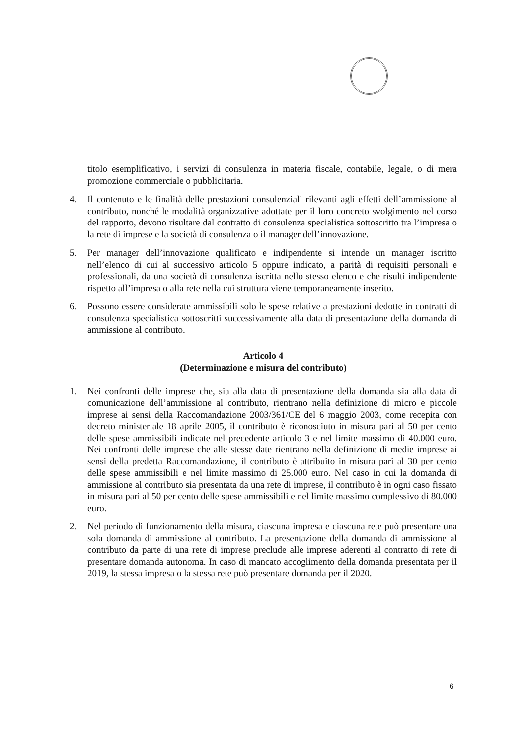titolo esemplificativo, i servizi di consulenza in materia fiscale, contabile, legale, o di mera promozione commerciale o pubblicitaria.
4. Il contenuto e le finalità delle prestazioni consulenziali rilevanti agli effetti dell’ammissione al contributo, nonché le modalità organizzative adottate per il loro concreto svolgimento nel corso del rapporto, devono risultare dal contratto di consulenza specialistica sottoscritto tra l’impresa o la rete di imprese e la società di consulenza o il manager dell’innovazione.
5. Per manager dell’innovazione qualificato e indipendente si intende un manager iscritto nell’elenco di cui al successivo articolo 5 oppure indicato, a parità di requisiti personali e professionali, da una società di consulenza iscritta nello stesso elenco e che risulti indipendente rispetto all’impresa o alla rete nella cui struttura viene temporaneamente inserito.
6. Possono essere considerate ammissibili solo le spese relative a prestazioni dedotte in contratti di consulenza specialistica sottoscritti successivamente alla data di presentazione della domanda di ammissione al contributo.
Articolo 4
(Determinazione e misura del contributo)
1. Nei confronti delle imprese che, sia alla data di presentazione della domanda sia alla data di comunicazione dell’ammissione al contributo, rientrano nella definizione di micro e piccole imprese ai sensi della Raccomandazione 2003/361/CE del 6 maggio 2003, come recepita con decreto ministeriale 18 aprile 2005, il contributo è riconosciuto in misura pari al 50 per cento delle spese ammissibili indicate nel precedente articolo 3 e nel limite massimo di 40.000 euro. Nei confronti delle imprese che alle stesse date rientrano nella definizione di medie imprese ai sensi della predetta Raccomandazione, il contributo è attribuito in misura pari al 30 per cento delle spese ammissibili e nel limite massimo di 25.000 euro. Nel caso in cui la domanda di ammissione al contributo sia presentata da una rete di imprese, il contributo è in ogni caso fissato in misura pari al 50 per cento delle spese ammissibili e nel limite massimo complessivo di 80.000 euro.
2. Nel periodo di funzionamento della misura, ciascuna impresa e ciascuna rete può presentare una sola domanda di ammissione al contributo. La presentazione della domanda di ammissione al contributo da parte di una rete di imprese preclude alle imprese aderenti al contratto di rete di presentare domanda autonoma. In caso di mancato accoglimento della domanda presentata per il 2019, la stessa impresa o la stessa rete può presentare domanda per il 2020.
6